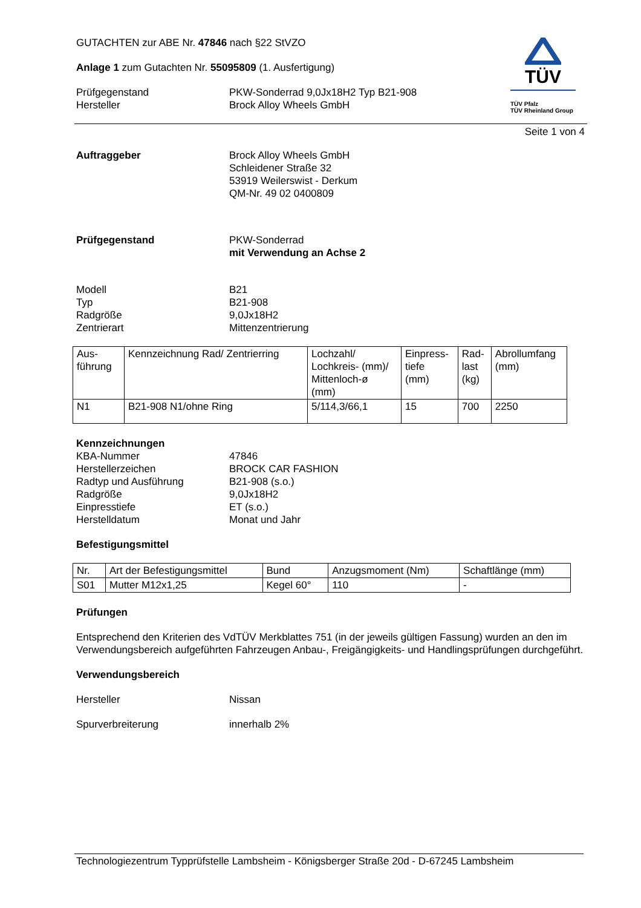TÜV
TÜV Pfalz
TÜV Rheinland Group
GUTACHTEN zur ABE Nr. 47846 nach §22 StVZO
Anlage 1 zum Gutachten Nr. 55095809 (1. Ausfertigung)
Prüfgegenstand
Hersteller
PKW-Sonderrad 9,0Jx18H2 Typ B21-908
Brock Alloy Wheels GmbH
Seite 1 von 4
Auftraggeber Brock Alloy Wheels GmbH
Schleidener Straße 32
53919 Weilerswist - Derkum
QM-Nr. 49 02 0400809
Prüfgegenstand PKW-Sonderrad
mit Verwendung an Achse 2
Modell
Typ
Radgröße
Zentrierart
B21
B21-908
9,0Jx18H2
Mittenzentrierung
| Aus- führung | Kennzeichnung Rad/ Zentrierring | Lochzahl/ Lochkreis- (mm)/ Mittenloch-ø (mm) | Einpress- tiefe (mm) | Rad- last (kg) | Abrollumfang (mm) |
| --- | --- | --- | --- | --- | --- |
| N1 | B21-908 N1/ohne Ring | 5/114,3/66,1 | 15 | 700 | 2250 |
Kennzeichnungen
KBA-Nummer
Herstellerzeichen
Radtyp und Ausführung
Radgröße
Einpresstiefe
Herstelldatum
47846
BROCK CAR FASHION
B21-908 (s.o.)
9,0Jx18H2
ET (s.o.)
Monat und Jahr
Befestigungsmittel
| Nr. | Art der Befestigungsmittel | Bund | Anzugsmoment (Nm) | Schaftlänge (mm) |
| --- | --- | --- | --- | --- |
| S01 | Mutter M12x1,25 | Kegel 60° | 110 | - |
Prüfungen
Entsprechend den Kriterien des VdTÜV Merkblattes 751 (in der jeweils gültigen Fassung) wurden an den im Verwendungsbereich aufgeführten Fahrzeugen Anbau-, Freigängigkeits- und Handlingsprüfungen durchgeführt.
Verwendungsbereich
Hersteller Nissan
Spurverbreiterung innerhalb 2%
Technologiezentrum Typprüfstelle Lambsheim - Königsberger Straße 20d - D-67245 Lambsheim